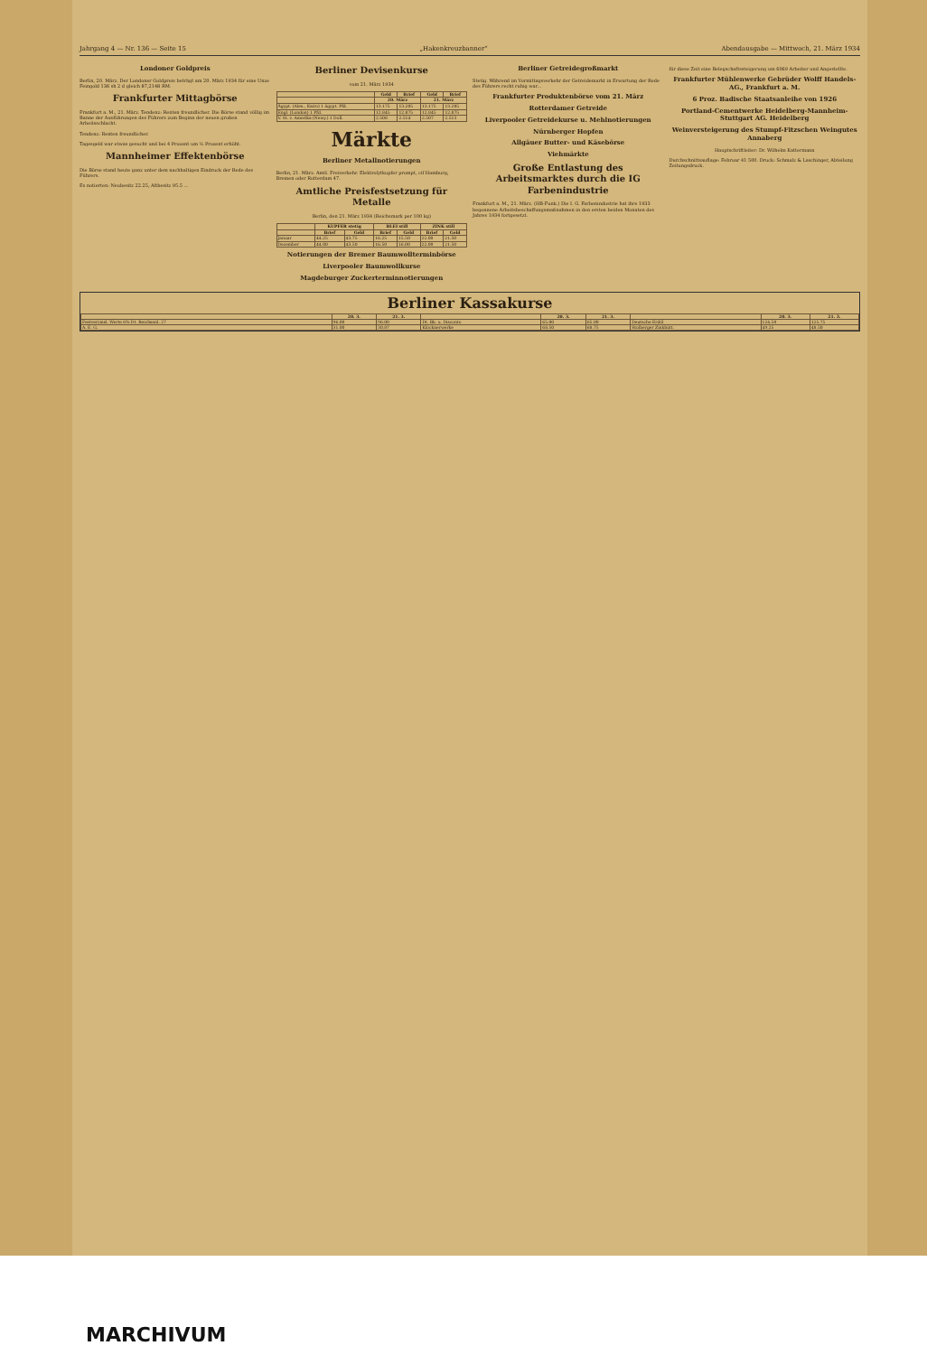Jahrgang 4 — Nr. 136 — Seite 15 „Hakenkreuzbanner“Abendausgabe — Mittwoch, 21. März 1934
Londoner Goldpreis
Berlin, 20. März. Der Londoner Goldpreis beträgt am 20. März 1934 für eine Unze Feingold 136 sh 2 d gleich 87,2148 RM.
Frankfurter Mittagbörse
Frankfurt a. M., 21. März. Tendenz: Renten freundlicher. Die Börse stand völlig im Banne der Ausführungen des Führers zum Beginn der neuen großen Arbeitsschlacht.
Tendenz: Renten freundlicher.
Tagesgeld war etwas gesucht und bei 4 Prozent um ½ Prozent erhöht.
Mannheimer Effektenbörse
Die Börse stand heute ganz unter dem nachhaltigen Eindruck der Rede des Führers.
Es notierten: Neubesitz 22.25, Altbesitz 95.5 ...
Berliner Devisenkurse
vom 21. März 1934
| | Geld | Brief | Geld | Brief |
| --- | --- | --- | --- | --- |
| | 20. März | | 21. März | |
| Ägypt. (Alex., Kairo) 1 ägypt. Pfd. | 13.175 | 13.205 | 13.175 | 13.205 |
| Engl. (London) 1 Pfd. | 12.845 | 12.875 | 12.845 | 12.875 |
| V. St. v. Amerika (Newy.) 1 Doll. | 2.508 | 2.514 | 2.507 | 2.513 |
Märkte
Berliner Metallnotierungen
Berlin, 21. März. Amtl. Freiverkehr. Elektrolytkupfer prompt, cif Hamburg, Bremen oder Rotterdam 47.
Amtliche Preisfestsetzung für Metalle
Berlin, den 21. März 1934 (Reichsmark per 100 kg)
| | KUPFER stetig | | BLEI still | | ZINK still | |
| --- | --- | --- | --- | --- | --- | --- |
| | Brief | Geld | Brief | Geld | Brief | Geld |
| Januar | 44.25 | 43.75 | 16.25 | 15.50 | 22.00 | 21.50 |
| Dezember | 44.00 | 43.50 | 16.50 | 16.00 | 22.00 | 21.50 |
Notierungen der Bremer Baumwollterminbörse
Liverpooler Baumwollkurse
Magdeburger Zuckerterminnotierungen
Berliner Getreidegroßmarkt
Stetig. Während im Vormittagsverkehr der Getreidemarkt in Erwartung der Rede des Führers recht ruhig war...
Frankfurter Produktenbörse vom 21. März
Rotterdamer Getreide
Liverpooler Getreidekurse u. Mehlnotierungen
Nürnberger Hopfen
Allgäuer Butter- und Käsebörse
Viehmärkte
Große Entlastung des Arbeitsmarktes durch die IG Farbenindustrie
Frankfurt a. M., 21. März. (HB-Funk.) Die I. G. Farbenindustrie hat ihre 1933 begonnene Arbeitsbeschaffungsmaßnahmen in den ersten beiden Monaten des Jahres 1934 fortgesetzt.
für diese Zeit eine Belegschaftssteigerung um 6069 Arbeiter und Angestellte.
Frankfurter Mühlenwerke Gebrüder Wolff Handels-AG., Frankfurt a. M.
6 Proz. Badische Staatsanleihe von 1926
Portland-Cementwerke Heidelberg-Mannheim-Stuttgart AG. Heidelberg
Weinversteigerung des Stumpf-Fitzschen Weingutes Annaberg
Hauptschriftleiter: Dr. Wilhelm Kattermann
Durchschnittsauflage: Februar 41 500. Druck: Schmalz & Laschinger, Abteilung Zeitungsdruck.
Berliner Kassakurse
| | 20. 3. | 21. 3. | | 20. 3. | 21. 3. | | 20. 3. | 21. 3. |
| --- | --- | --- | --- | --- | --- | --- | --- | --- |
| Festverzinsl. Werte 6% Dt. Reichsanl. 27 | 96.00 | 96.00 | Dt. Bk. u. Disconto | 65.00 | 65.00 | Deutsche Erdöl | 124.50 | 125.75 |
| A. E. G. | 31.00 | 30.87 | Klöcknerwerke | 68.50 | 68.75 | Stolberger Zinkhütt. | 49.25 | 48.50 |
MARCHIVUM